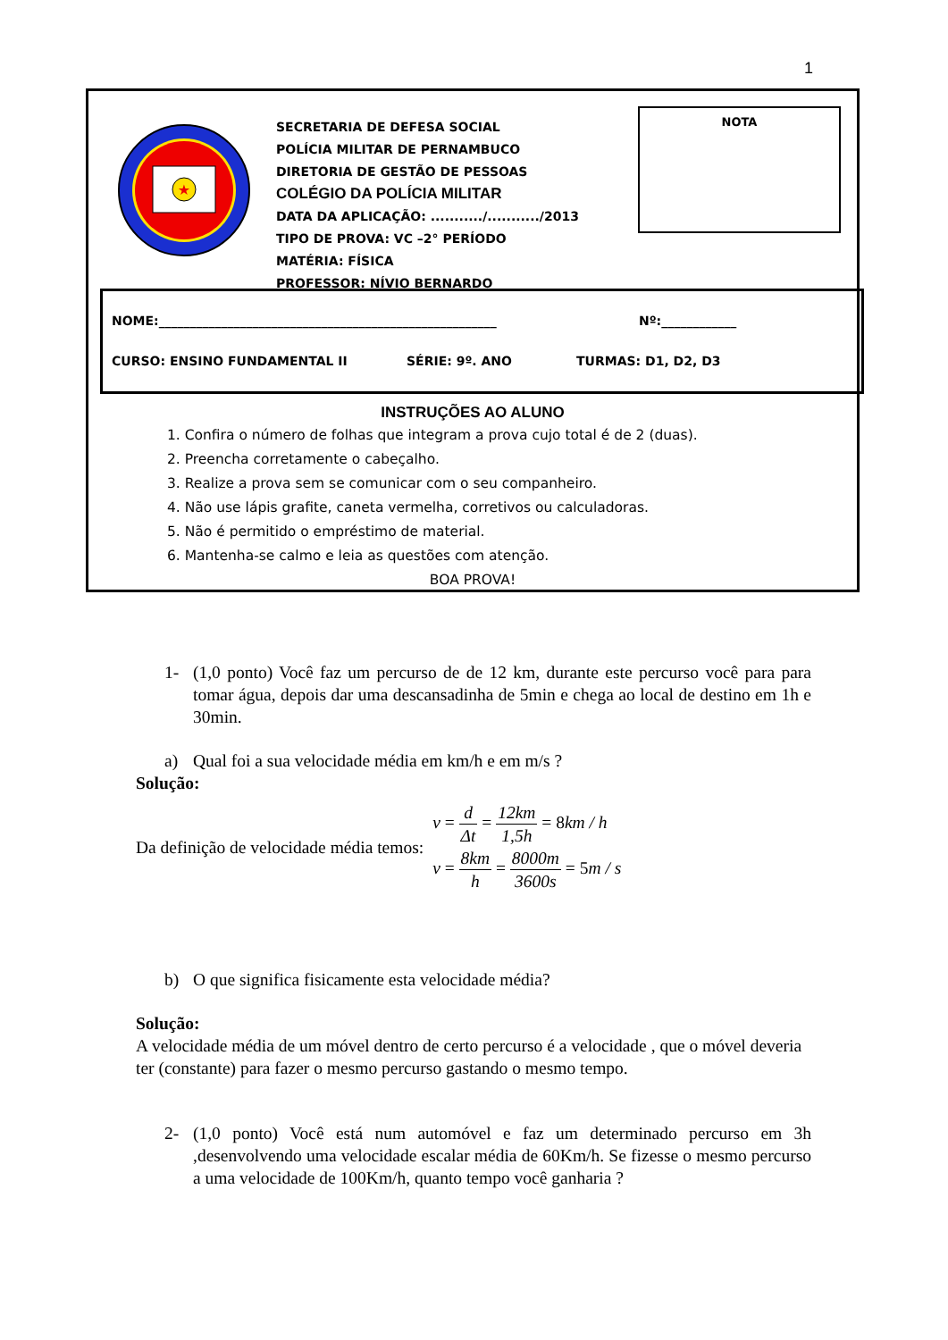1
★
SECRETARIA DE DEFESA SOCIAL
POLÍCIA MILITAR DE PERNAMBUCO
DIRETORIA DE GESTÃO DE PESSOAS
COLÉGIO DA POLÍCIA MILITAR
DATA DA APLICAÇÃO: .........../.........../2013
TIPO DE PROVA: VC –2° PERÍODO
MATÉRIA: FÍSICA
PROFESSOR: NÍVIO BERNARDO
NOTA
NOME:______________________________________________________
Nº:____________
CURSO: ENSINO FUNDAMENTAL II SÉRIE: 9º. ANO TURMAS: D1, D2, D3
INSTRUÇÕES AO ALUNO
1. Confira o número de folhas que integram a prova cujo total é de 2 (duas).
2. Preencha corretamente o cabeçalho.
3. Realize a prova sem se comunicar com o seu companheiro.
4. Não use lápis grafite, caneta vermelha, corretivos ou calculadoras.
5. Não é permitido o empréstimo de material.
6. Mantenha-se calmo e leia as questões com atenção.
BOA PROVA!
1- (1,0 ponto) Você faz um percurso de de 12 km, durante este percurso você para para tomar água, depois dar uma descansadinha de 5min e chega ao local de destino em 1h e 30min.
a) Qual foi a sua velocidade média em km/h e em m/s ?
Solução:
Da definição de velocidade média temos:
v = d Δt = 12km 1,5h = 8km / h
v = 8km h = 8000m 3600s = 5m / s
b) O que significa fisicamente esta velocidade média?
Solução:
A velocidade média de um móvel dentro de certo percurso é a velocidade , que o móvel deveria ter (constante) para fazer o mesmo percurso gastando o mesmo tempo.
2- (1,0 ponto) Você está num automóvel e faz um determinado percurso em 3h ,desenvolvendo uma velocidade escalar média de 60Km/h. Se fizesse o mesmo percurso a uma velocidade de 100Km/h, quanto tempo você ganharia ?